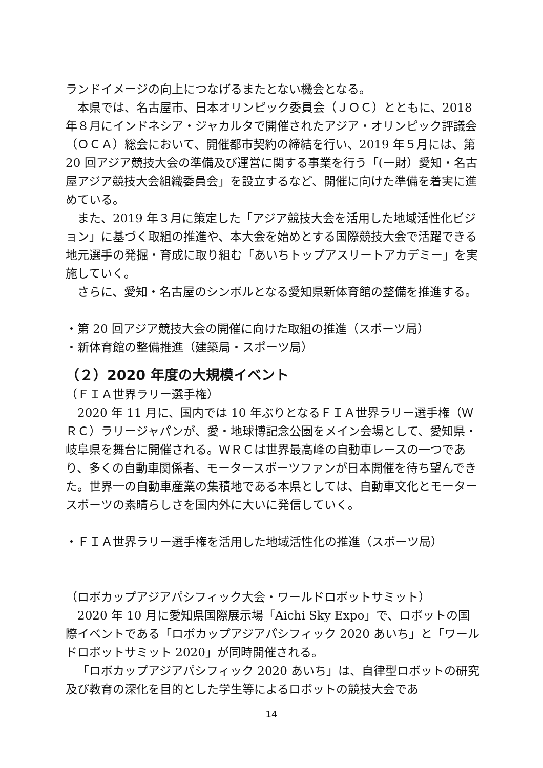ランドイメージの向上につなげるまたとない機会となる。
本県では、名古屋市、日本オリンピック委員会（ＪＯＣ）とともに、2018年８月にインドネシア・ジャカルタで開催されたアジア・オリンピック評議会（ＯＣＡ）総会において、開催都市契約の締結を行い、2019 年５月には、第 20 回アジア競技大会の準備及び運営に関する事業を行う「(一財）愛知・名古屋アジア競技大会組織委員会」を設立するなど、開催に向けた準備を着実に進めている。
また、2019 年３月に策定した「アジア競技大会を活用した地域活性化ビジョン」に基づく取組の推進や、本大会を始めとする国際競技大会で活躍できる地元選手の発掘・育成に取り組む「あいちトップアスリートアカデミー」を実施していく。
さらに、愛知・名古屋のシンボルとなる愛知県新体育館の整備を推進する。
・第 20 回アジア競技大会の開催に向けた取組の推進（スポーツ局）
・新体育館の整備推進（建築局・スポーツ局）
（２）2020 年度の大規模イベント
（ＦＩＡ世界ラリー選手権）
2020 年 11 月に、国内では 10 年ぶりとなるＦＩＡ世界ラリー選手権（ＷＲＣ）ラリージャパンが、愛・地球博記念公園をメイン会場として、愛知県・岐阜県を舞台に開催される。ＷＲＣは世界最高峰の自動車レースの一つであり、多くの自動車関係者、モータースポーツファンが日本開催を待ち望んできた。世界一の自動車産業の集積地である本県としては、自動車文化とモータースポーツの素晴らしさを国内外に大いに発信していく。
・ＦＩＡ世界ラリー選手権を活用した地域活性化の推進（スポーツ局）
（ロボカップアジアパシフィック大会・ワールドロボットサミット）
2020 年 10 月に愛知県国際展示場「Aichi Sky Expo」で、ロボットの国際イベントである「ロボカップアジアパシフィック 2020 あいち」と「ワールドロボットサミット 2020」が同時開催される。
「ロボカップアジアパシフィック 2020 あいち」は、自律型ロボットの研究及び教育の深化を目的とした学生等によるロボットの競技大会であ
14